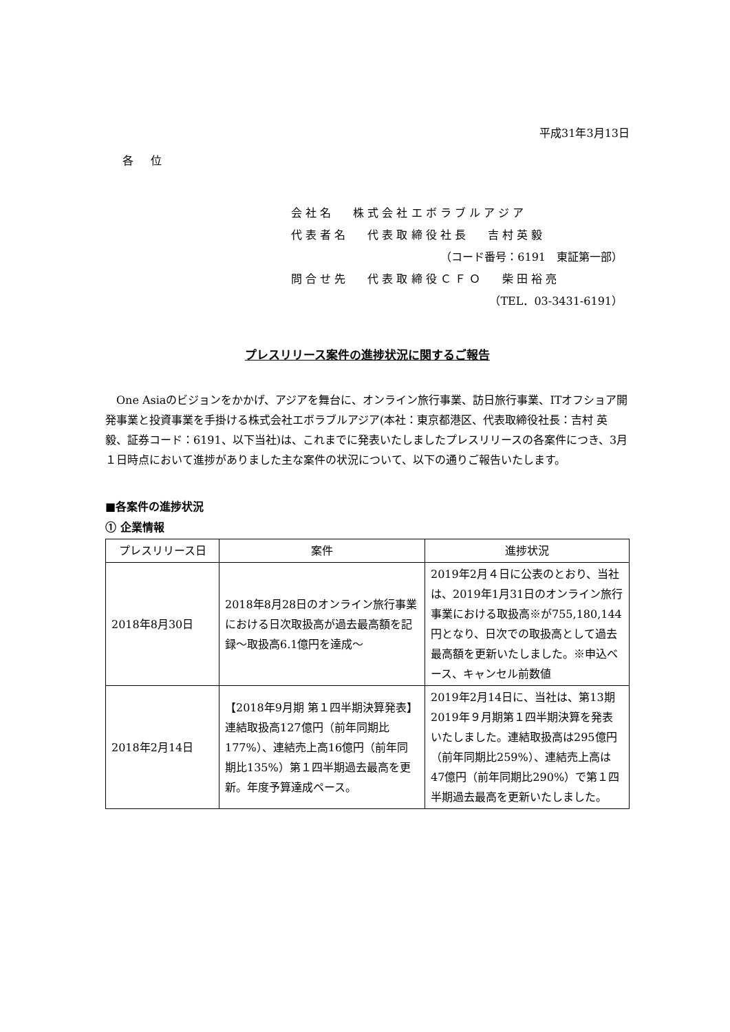平成31年3月13日
各 位
会 社 名　　株 式 会 社 エ ボ ラ ブ ル ア ジ ア
代 表 者 名　　代 表 取 締 役 社 長　　吉 村 英 毅
（コード番号：6191　東証第一部）
問 合 せ 先　　代 表 取 締 役 Ｃ Ｆ Ｏ　　柴 田 裕 亮
（TEL．03-3431-6191）
プレスリリース案件の進捗状況に関するご報告
One Asiaのビジョンをかかげ、アジアを舞台に、オンライン旅行事業、訪日旅行事業、ITオフショア開発事業と投資事業を手掛ける株式会社エボラブルアジア(本社：東京都港区、代表取締役社長：吉村 英毅、証券コード：6191、以下当社)は、これまでに発表いたしましたプレスリリースの各案件につき、3月１日時点において進捗がありました主な案件の状況について、以下の通りご報告いたします。
■各案件の進捗状況
① 企業情報
| プレスリリース日 | 案件 | 進捗状況 |
| --- | --- | --- |
| 2018年8月30日 | 2018年8月28日のオンライン旅行事業における日次取扱高が過去最高額を記録～取扱高6.1億円を達成～ | 2019年2月４日に公表のとおり、当社は、2019年1月31日のオンライン旅行事業における取扱高※が755,180,144円となり、日次での取扱高として過去最高額を更新いたしました。※申込ベース、キャンセル前数値 |
| 2018年2月14日 | 【2018年9月期 第１四半期決算発表】連結取扱高127億円（前年同期比177%）、連結売上高16億円（前年同期比135%）第１四半期過去最高を更新。年度予算達成ペース。 | 2019年2月14日に、当社は、第13期2019年９月期第１四半期決算を発表いたしました。連結取扱高は295億円（前年同期比259%）、連結売上高は47億円（前年同期比290%）で第１四半期過去最高を更新いたしました。 |